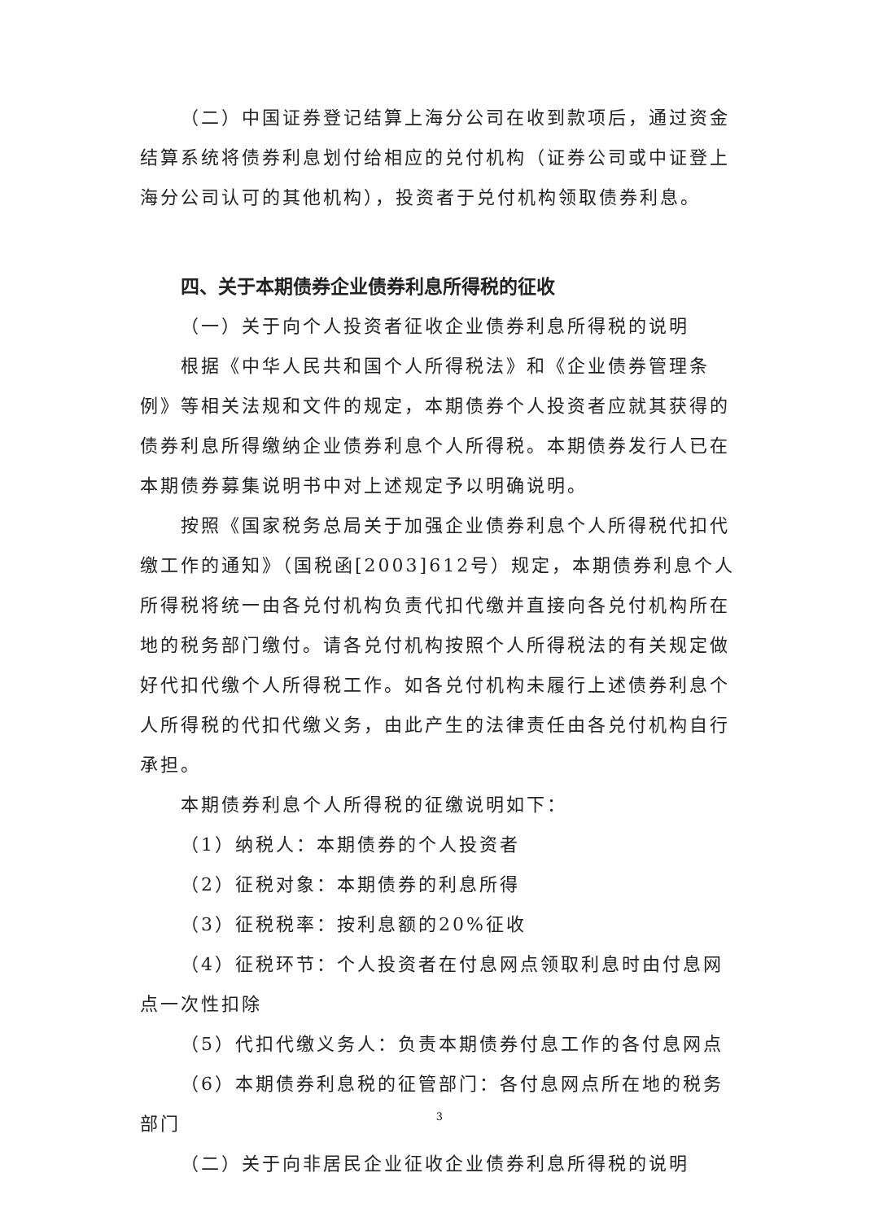（二）中国证券登记结算上海分公司在收到款项后，通过资金结算系统将债券利息划付给相应的兑付机构（证券公司或中证登上海分公司认可的其他机构），投资者于兑付机构领取债券利息。
四、关于本期债券企业债券利息所得税的征收
（一）关于向个人投资者征收企业债券利息所得税的说明
根据《中华人民共和国个人所得税法》和《企业债券管理条例》等相关法规和文件的规定，本期债券个人投资者应就其获得的债券利息所得缴纳企业债券利息个人所得税。本期债券发行人已在本期债券募集说明书中对上述规定予以明确说明。
按照《国家税务总局关于加强企业债券利息个人所得税代扣代缴工作的通知》（国税函[2003]612号）规定，本期债券利息个人所得税将统一由各兑付机构负责代扣代缴并直接向各兑付机构所在地的税务部门缴付。请各兑付机构按照个人所得税法的有关规定做好代扣代缴个人所得税工作。如各兑付机构未履行上述债券利息个人所得税的代扣代缴义务，由此产生的法律责任由各兑付机构自行承担。
本期债券利息个人所得税的征缴说明如下：
（1）纳税人：本期债券的个人投资者
（2）征税对象：本期债券的利息所得
（3）征税税率：按利息额的20%征收
（4）征税环节：个人投资者在付息网点领取利息时由付息网点一次性扣除
（5）代扣代缴义务人：负责本期债券付息工作的各付息网点
（6）本期债券利息税的征管部门：各付息网点所在地的税务部门
（二）关于向非居民企业征收企业债券利息所得税的说明
3